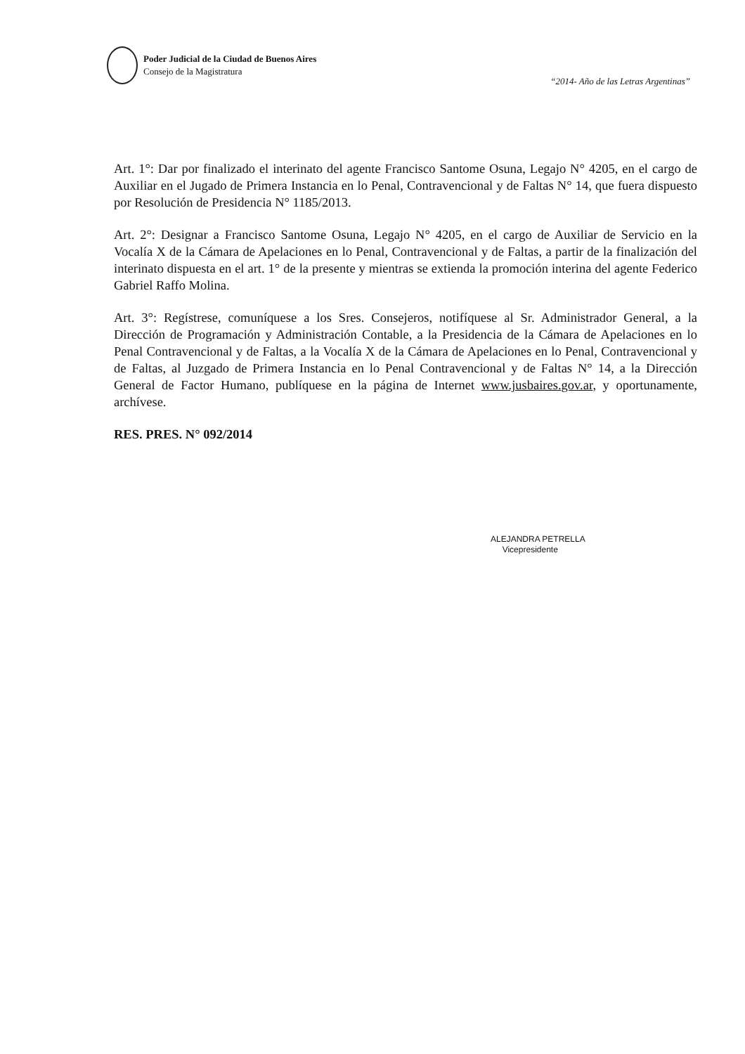Poder Judicial de la Ciudad de Buenos Aires
Consejo de la Magistratura
“2014- Año de las Letras Argentinas”
Art. 1°: Dar por finalizado el interinato del agente Francisco Santome Osuna, Legajo N° 4205, en el cargo de Auxiliar en el Jugado de Primera Instancia en lo Penal, Contravencional y de Faltas N° 14, que fuera dispuesto por Resolución de Presidencia N° 1185/2013.
Art. 2°: Designar a Francisco Santome Osuna, Legajo N° 4205, en el cargo de Auxiliar de Servicio en la Vocalía X de la Cámara de Apelaciones en lo Penal, Contravencional y de Faltas, a partir de la finalización del interinato dispuesta en el art. 1° de la presente y mientras se extienda la promoción interina del agente Federico Gabriel Raffo Molina.
Art. 3°: Regístrese, comuníquese a los Sres. Consejeros, notifíquese al Sr. Administrador General, a la Dirección de Programación y Administración Contable, a la Presidencia de la Cámara de Apelaciones en lo Penal Contravencional y de Faltas, a la Vocalía X de la Cámara de Apelaciones en lo Penal, Contravencional y de Faltas, al Juzgado de Primera Instancia en lo Penal Contravencional y de Faltas N° 14, a la Dirección General de Factor Humano, publíquese en la página de Internet www.jusbaires.gov.ar, y oportunamente, archívese.
RES. PRES. N° 092/2014
ALEJANDRA PETRELLA
Vicepresidente